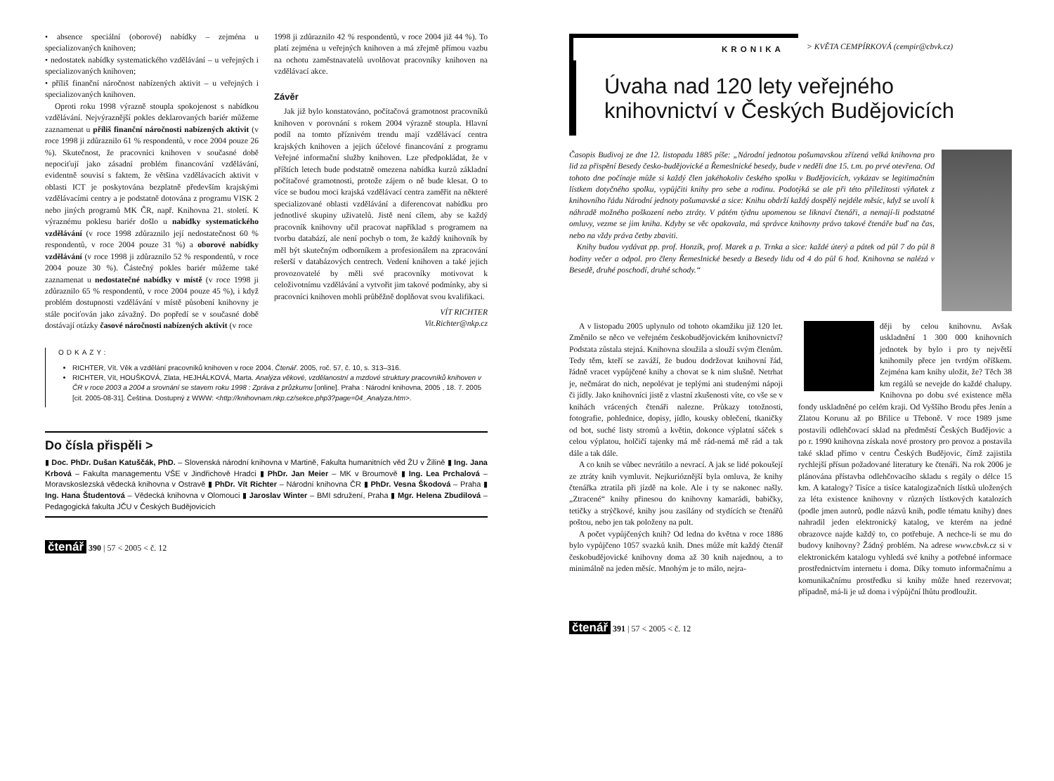• absence speciální (oborové) nabídky – zejména u specializovaných knihoven;
• nedostatek nabídky systematického vzdělávání – u veřejných i specializovaných knihoven;
• příliš finanční náročnost nabízených aktivit – u veřejných i specializovaných knihoven.
Oproti roku 1998 výrazně stoupla spokojenost s nabídkou vzdělávání. Nejvýraznější pokles deklarovaných bariér můžeme zaznamenat u příliš finanční náročnosti nabízených aktivit (v roce 1998 ji zdůraznilo 61 % respondentů, v roce 2004 pouze 26 %). Skutečnost, že pracovníci knihoven v současné době nepociťují jako zásadní problém financování vzdělávání, evidentně souvisí s faktem, že většina vzdělávacích aktivit v oblasti ICT je poskytována bezplatně především krajskými vzdělávacími centry a je podstatně dotována z programu VISK 2 nebo jiných programů MK ČR, např. Knihovna 21. století. K výraznému poklesu bariér došlo u nabídky systematického vzdělávání (v roce 1998 zdůraznilo její nedostatečnost 60 % respondentů, v roce 2004 pouze 31 %) a oborové nabídky vzdělávání (v roce 1998 ji zdůraznilo 52 % respondentů, v roce 2004 pouze 30 %). Částečný pokles bariér můžeme také zaznamenat u nedostatečné nabídky v místě (v roce 1998 ji zdůraznilo 65 % respondentů, v roce 2004 pouze 45 %), i když problém dostupnosti vzdělávání v místě působení knihovny je stále pociťován jako závažný. Do popředí se v současné době dostávají otázky časové náročnosti nabízených aktivit (v roce
1998 ji zdůraznilo 42 % respondentů, v roce 2004 již 44 %). To platí zejména u veřejných knihoven a má zřejmě přímou vazbu na ochotu zaměstnavatelů uvolňovat pracovníky knihoven na vzdělávací akce.
Závěr
Jak již bylo konstatováno, počítačová gramotnost pracovníků knihoven v porovnání s rokem 2004 výrazně stoupla. Hlavní podíl na tomto příznivém trendu mají vzdělávací centra krajských knihoven a jejich účelové financování z programu Veřejné informační služby knihoven. Lze předpokládat, že v příštích letech bude podstatně omezena nabídka kurzů základní počítačové gramotnosti, protože zájem o ně bude klesat. O to více se budou moci krajská vzdělávací centra zaměřit na některé specializované oblasti vzdělávání a diferencovat nabídku pro jednotlivé skupiny uživatelů. Jistě není cílem, aby se každý pracovník knihovny učil pracovat například s programem na tvorbu databází, ale není pochyb o tom, že každý knihovník by měl být skutečným odborníkem a profesionálem na zpracování rešerší v databázových centrech. Vedení knihoven a také jejich provozovatelé by měli své pracovníky motivovat k celoživotnímu vzdělávání a vytvořit jim takové podmínky, aby si pracovníci knihoven mohli průběžně doplňovat svou kvalifikaci.
VÍT RICHTER
Vit.Richter@nkp.cz
ODKAZY:
RICHTER, Vít. Věk a vzdělání pracovníků knihoven v roce 2004. Čtenář. 2005, roč. 57, č. 10, s. 313–316.
RICHTER, Vít, HOUŠKOVÁ, Zlata, HEJHÁLKOVÁ, Marta. Analýza věkové, vzdělanostní a mzdové struktury pracovníků knihoven v ČR v roce 2003 a 2004 a srovnání se stavem roku 1998 : Zpráva z průzkumu [online]. Praha : Národní knihovna, 2005 , 18. 7. 2005 [cit. 2005-08-31]. Čeština. Dostupný z WWW: <http://knihovnam.nkp.cz/sekce.php3?page=04_Analyza.htm>.
Do čísla přispěli >
▮ Doc. PhDr. Dušan Katuščák, PhD. – Slovenská národní knihovna v Martině, Fakulta humanitních věd ŽU v Žilině ▮ Ing. Jana Krbová – Fakulta managementu VŠE v Jindřichově Hradci ▮ PhDr. Jan Meier – MK v Broumově ▮ Ing. Lea Prchalová – Moravskoslezská vědecká knihovna v Ostravě ▮ PhDr. Vít Richter – Národní knihovna ČR ▮ PhDr. Vesna Škodová – Praha ▮ Ing. Hana Študentová – Vědecká knihovna v Olomouci ▮ Jaroslav Winter – BMI sdružení, Praha ▮ Mgr. Helena Zbudilová – Pedagogická fakulta JČU v Českých Budějovicích
čtenář 390 | 57 < 2005 < č. 12
KRONIKA
> KVĚTA CEMPÍRKOVÁ (cempir@cbvk.cz)
Úvaha nad 120 lety veřejného knihovnictví v Českých Budějovicích
Časopis Budivoj ze dne 12. listopadu 1885 píše: „Národní jednotou pošumavskou zřízená velká knihovna pro lid za přispění Besedy česko-budějovické a Řemeslnické besedy, bude v neděli dne 15. t.m. po prvé otevřena. Od tohoto dne počínaje může si každý člen jakéhokoliv českého spolku v Budějovicích, vykázav se legitimačním lístkem dotyčného spolku, vypůjčiti knihy pro sebe a rodinu. Podotýká se ale při této příležitosti výňatek z knihovního řádu Národní jednoty pošumavské a sice: Knihu obdrží každý dospělý nejdéle měsíc, když se uvolí k náhradě možného poškození nebo ztráty. V pátém týdnu upomenou se liknaví čtenáři, a nemají-li podstatné omluvy, vezme se jim kniha. Kdyby se věc opakovala, má správce knihovny právo takové čtenáře buď na čas, nebo na vždy práva četby zbaviti.
Knihy budou vydávat pp. prof. Honzík, prof. Marek a p. Trnka a sice: každé úterý a pátek od půl 7 do půl 8 hodiny večer a odpol. pro členy Řemeslnické besedy a Besedy lidu od 4 do půl 6 hod. Knihovna se nalézá v Besedě, druhé poschodí, druhé schody.“
A v listopadu 2005 uplynulo od tohoto okamžiku již 120 let. Změnilo se něco ve veřejném českobudějovickém knihovnictví? Podstata zůstala stejná. Knihovna sloužila a slouží svým členům. Tedy těm, kteří se zaváží, že budou dodržovat knihovní řád, řádně vracet vypůjčené knihy a chovat se k nim slušně. Netrhat je, nečmárat do nich, nepolévat je teplými ani studenými nápoji či jídly. Jako knihovníci jistě z vlastní zkušenosti víte, co vše se v knihách vrácených čtenáři nalezne. Průkazy totožnosti, fotografie, pohlednice, dopisy, jídlo, kousky oblečení, tkaničky od bot, suché listy stromů a květin, dokonce výplatní sáček s celou výplatou, holčičí tajenky má mě rád-nemá mě rád a tak dále a tak dále.
A co knih se vůbec nevrátilo a nevrací. A jak se lidé pokoušejí ze ztráty knih vymluvit. Nejkurióznější byla omluva, že knihy čtenářka ztratila při jízdě na kole. Ale i ty se nakonec našly. „Ztracené“ knihy přinesou do knihovny kamarádi, babičky, tetičky a strýčkové, knihy jsou zasílány od stydících se čtenářů poštou, nebo jen tak položeny na pult.
A počet vypůjčených knih? Od ledna do května v roce 1886 bylo vypůjčeno 1057 svazků knih. Dnes může mít každý čtenář českobudějovické knihovny doma až 30 knih najednou, a to minimálně na jeden měsíc. Mnohým je to málo, nejra-
ději by celou knihovnu. Avšak uskladnění 1 300 000 knihovních jednotek by bylo i pro ty největší knihomily přece jen tvrdým oříškem. Zejména kam knihy uložit, že? Těch 38 km regálů se nevejde do každé chalupy. Knihovna po dobu své existence měla fondy uskladněné po celém kraji. Od Vyššího Brodu přes Jenín a Zlatou Korunu až po Břilice u Třeboně. V roce 1989 jsme postavili odlehčovací sklad na předměstí Českých Budějovic a po r. 1990 knihovna získala nové prostory pro provoz a postavila také sklad přímo v centru Českých Budějovic, čímž zajistila rychlejší přísun požadované literatury ke čtenáři. Na rok 2006 je plánována přístavba odlehčovacího skladu s regály o délce 15 km. A katalogy? Tisíce a tisíce katalogizačních lístků uložených za léta existence knihovny v různých lístkových katalozích (podle jmen autorů, podle názvů knih, podle tématu knihy) dnes nahradil jeden elektronický katalog, ve kterém na jedné obrazovce najde každý to, co potřebuje. A nechce-li se mu do budovy knihovny? Žádný problém. Na adrese www.cbvk.cz si v elektronickém katalogu vyhledá své knihy a potřebné informace prostřednictvím internetu i doma. Díky tomuto informačnímu a komunikačnímu prostředku si knihy může hned rezervovat; případně, má-li je už doma i výpůjční lhůtu prodloužit.
čtenář 391 | 57 < 2005 < č. 12